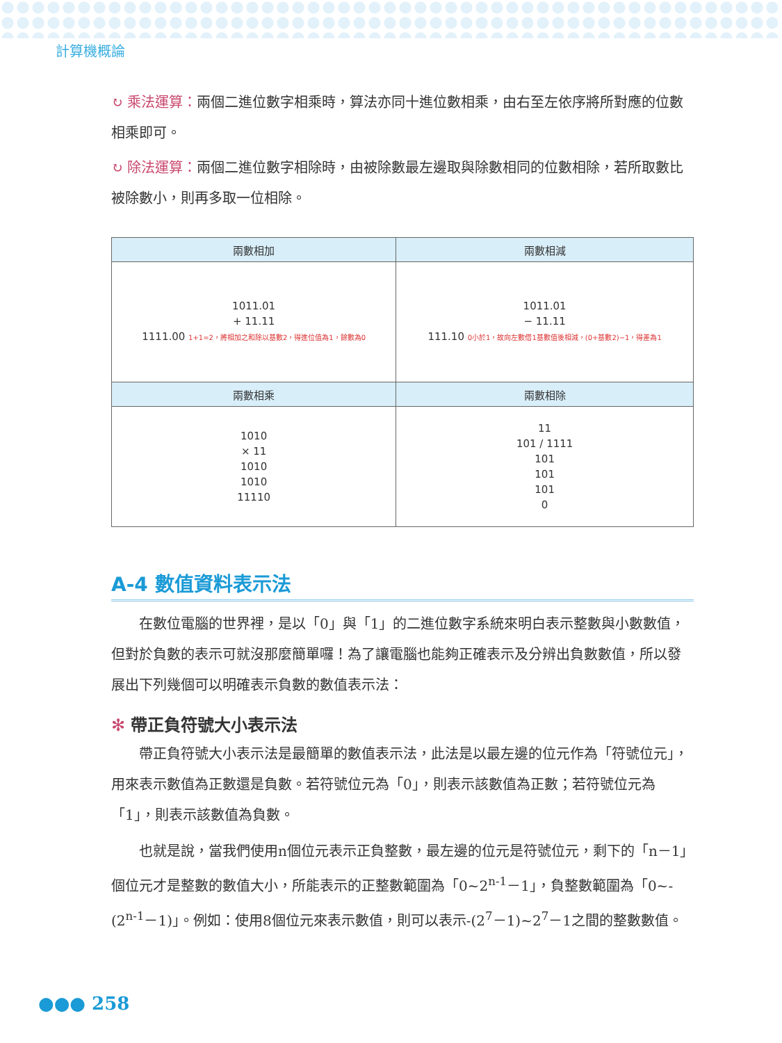計算機概論
↻ 乘法運算：兩個二進位數字相乘時，算法亦同十進位數相乘，由右至左依序將所對應的位數相乘即可。
↻ 除法運算：兩個二進位數字相除時，由被除數最左邊取與除數相同的位數相除，若所取數比被除數小，則再多取一位相除。
| 兩數相加 | 兩數相減 |
| --- | --- |
| 1011.01 + 11.11 1111.00 1+1=2，將相加之和除以基數2，得進位值為1，餘數為0 | 1011.01 − 11.11 111.10 0小於1，故向左數借1基數值後相減，(0+基數2)−1，得差為1 |
| 兩數相乘 | 兩數相除 |
| 1010 × 11 1010 1010 11110 | 11 101 / 1111 101 101 101 0 |
A-4 數值資料表示法
在數位電腦的世界裡，是以「0」與「1」的二進位數字系統來明白表示整數與小數數值，但對於負數的表示可就沒那麼簡單囉！為了讓電腦也能夠正確表示及分辨出負數數值，所以發展出下列幾個可以明確表示負數的數值表示法：
✻ 帶正負符號大小表示法
帶正負符號大小表示法是最簡單的數值表示法，此法是以最左邊的位元作為「符號位元」，用來表示數值為正數還是負數。若符號位元為「0」，則表示該數值為正數；若符號位元為「1」，則表示該數值為負數。
也就是說，當我們使用n個位元表示正負整數，最左邊的位元是符號位元，剩下的「n－1」個位元才是整數的數值大小，所能表示的正整數範圍為「0~2<sup>n-1</sup>－1」，負整數範圍為「0~-(2<sup>n-1</sup>－1)」。例如：使用8個位元來表示數值，則可以表示-(2<sup>7</sup>－1)~2<sup>7</sup>－1之間的整數數值。
●●● 258